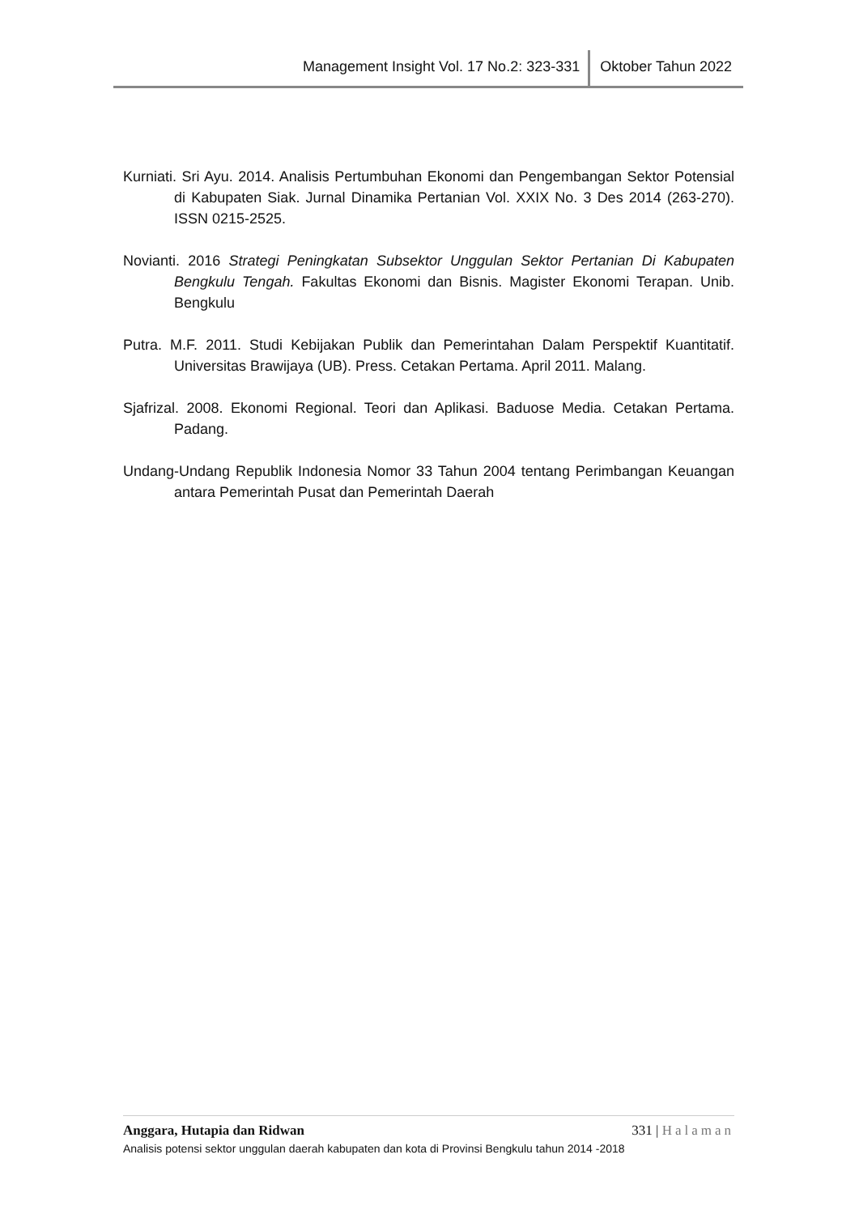Management Insight Vol. 17 No.2: 323-331
Oktober Tahun 2022
Kurniati. Sri Ayu. 2014. Analisis Pertumbuhan Ekonomi dan Pengembangan Sektor Potensial di Kabupaten Siak. Jurnal Dinamika Pertanian Vol. XXIX No. 3 Des 2014 (263-270). ISSN 0215-2525.
Novianti. 2016 Strategi Peningkatan Subsektor Unggulan Sektor Pertanian Di Kabupaten Bengkulu Tengah. Fakultas Ekonomi dan Bisnis. Magister Ekonomi Terapan. Unib. Bengkulu
Putra. M.F. 2011. Studi Kebijakan Publik dan Pemerintahan Dalam Perspektif Kuantitatif. Universitas Brawijaya (UB). Press. Cetakan Pertama. April 2011. Malang.
Sjafrizal. 2008. Ekonomi Regional. Teori dan Aplikasi. Baduose Media. Cetakan Pertama. Padang.
Undang-Undang Republik Indonesia Nomor 33 Tahun 2004 tentang Perimbangan Keuangan antara Pemerintah Pusat dan Pemerintah Daerah
Anggara, Hutapia dan Ridwan 331 | Halaman
Analisis potensi sektor unggulan daerah kabupaten dan kota di Provinsi Bengkulu tahun 2014 -2018